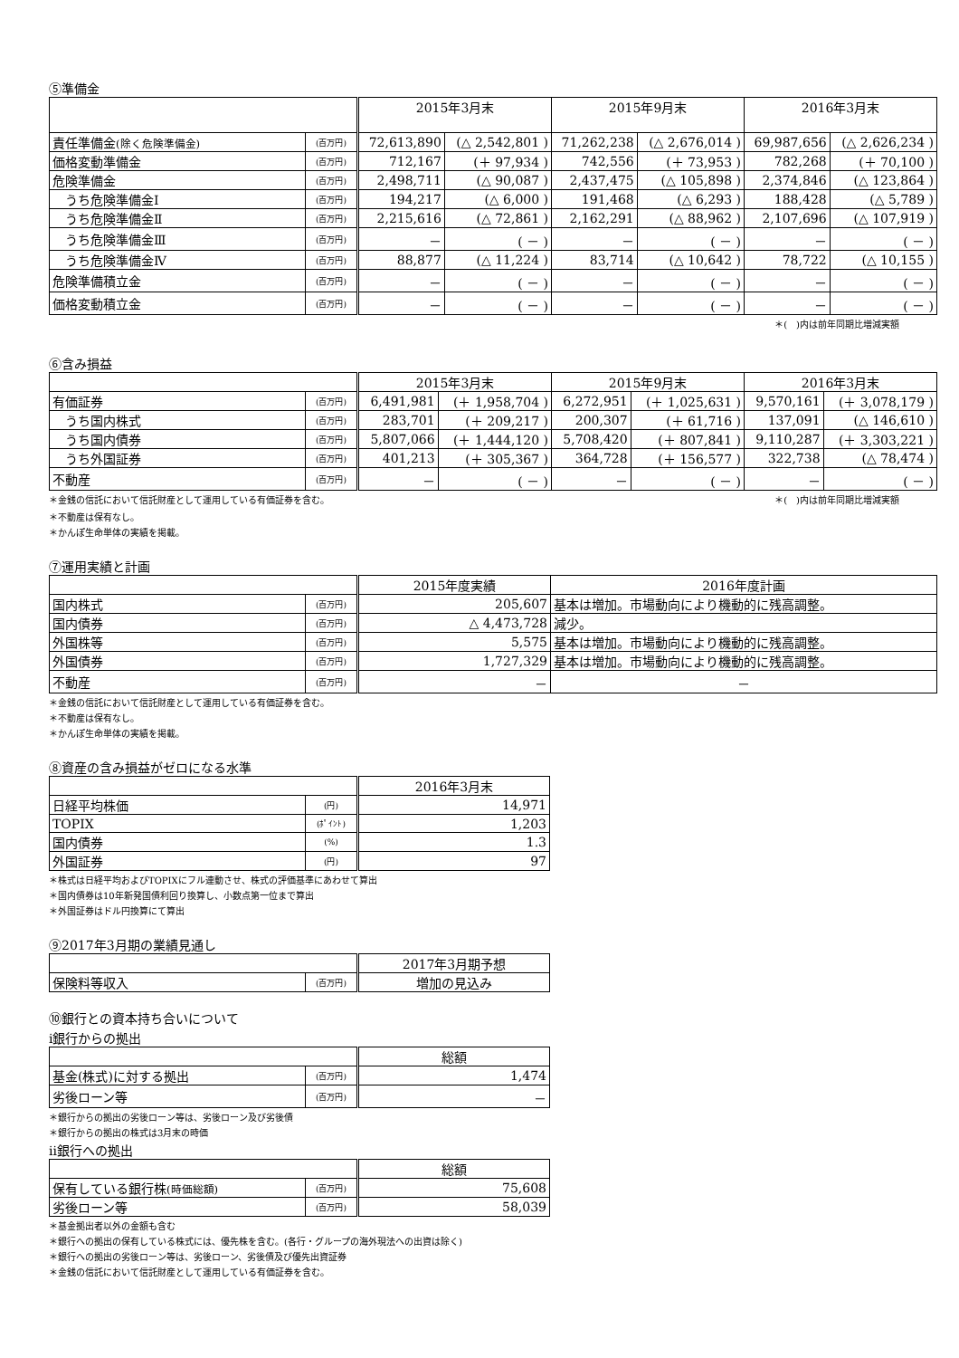⑤準備金
| | | 2015年3月末 | | 2015年9月末 | | 2016年3月末 | |
| --- | --- | --- | --- | --- | --- | --- | --- |
| 責任準備金 (除く危険準備金) | (百万円) | 72,613,890 | (△ 2,542,801 ) | 71,262,238 | (△ 2,676,014 ) | 69,987,656 | (△ 2,626,234 ) |
| 価格変動準備金 | (百万円) | 712,167 | (＋ 97,934 ) | 742,556 | (＋ 73,953 ) | 782,268 | (＋ 70,100 ) |
| 危険準備金 | (百万円) | 2,498,711 | (△ 90,087 ) | 2,437,475 | (△ 105,898 ) | 2,374,846 | (△ 123,864 ) |
| うち危険準備金Ⅰ | (百万円) | 194,217 | (△ 6,000 ) | 191,468 | (△ 6,293 ) | 188,428 | (△ 5,789 ) |
| うち危険準備金Ⅱ | (百万円) | 2,215,616 | (△ 72,861 ) | 2,162,291 | (△ 88,962 ) | 2,107,696 | (△ 107,919 ) |
| うち危険準備金Ⅲ | (百万円) | － | ( － ) | － | ( － ) | － | ( － ) |
| うち危険準備金Ⅳ | (百万円) | 88,877 | (△ 11,224 ) | 83,714 | (△ 10,642 ) | 78,722 | (△ 10,155 ) |
| 危険準備積立金 | (百万円) | － | ( － ) | － | ( － ) | － | ( － ) |
| 価格変動積立金 | (百万円) | － | ( － ) | － | ( － ) | － | ( － ) |
＊(　)内は前年同期比増減実額
⑥含み損益
| | | 2015年3月末 | | 2015年9月末 | | 2016年3月末 | |
| --- | --- | --- | --- | --- | --- | --- | --- |
| 有価証券 | (百万円) | 6,491,981 | (＋ 1,958,704 ) | 6,272,951 | (＋ 1,025,631 ) | 9,570,161 | (＋ 3,078,179 ) |
| うち国内株式 | (百万円) | 283,701 | (＋ 209,217 ) | 200,307 | (＋ 61,716 ) | 137,091 | (△ 146,610 ) |
| うち国内債券 | (百万円) | 5,807,066 | (＋ 1,444,120 ) | 5,708,420 | (＋ 807,841 ) | 9,110,287 | (＋ 3,303,221 ) |
| うち外国証券 | (百万円) | 401,213 | (＋ 305,367 ) | 364,728 | (＋ 156,577 ) | 322,738 | (△ 78,474 ) |
| 不動産 | (百万円) | － | ( － ) | － | ( － ) | － | ( － ) |
＊金銭の信託において信託財産として運用している有価証券を含む。
＊(　)内は前年同期比増減実額
＊不動産は保有なし。
＊かんぽ生命単体の実績を掲載。
⑦運用実績と計画
| | | 2015年度実績 | 2016年度計画 |
| --- | --- | --- | --- |
| 国内株式 | (百万円) | 205,607 | 基本は増加。市場動向により機動的に残高調整。 |
| 国内債券 | (百万円) | △ 4,473,728 | 減少。 |
| 外国株等 | (百万円) | 5,575 | 基本は増加。市場動向により機動的に残高調整。 |
| 外国債券 | (百万円) | 1,727,329 | 基本は増加。市場動向により機動的に残高調整。 |
| 不動産 | (百万円) | － | － |
＊金銭の信託において信託財産として運用している有価証券を含む。
＊不動産は保有なし。
＊かんぽ生命単体の実績を掲載。
⑧資産の含み損益がゼロになる水準
| | | 2016年3月末 |
| --- | --- | --- |
| 日経平均株価 | (円) | 14,971 |
| TOPIX | (ﾎﾟｲﾝﾄ) | 1,203 |
| 国内債券 | (%) | 1.3 |
| 外国証券 | (円) | 97 |
＊株式は日経平均およびTOPIXにフル連動させ、株式の評価基準にあわせて算出
＊国内債券は10年新発国債利回り換算し、小数点第一位まで算出
＊外国証券はドル円換算にて算出
⑨2017年3月期の業績見通し
| | | 2017年3月期予想 |
| --- | --- | --- |
| 保険料等収入 | (百万円) | 増加の見込み |
⑩銀行との資本持ち合いについて
ⅰ銀行からの拠出
| | | 総額 |
| --- | --- | --- |
| 基金(株式)に対する拠出 | (百万円) | 1,474 |
| 劣後ローン等 | (百万円) | － |
＊銀行からの拠出の劣後ローン等は、劣後ローン及び劣後債
＊銀行からの拠出の株式は3月末の時価
ⅱ銀行への拠出
| | | 総額 |
| --- | --- | --- |
| 保有している銀行株 (時価総額) | (百万円) | 75,608 |
| 劣後ローン等 | (百万円) | 58,039 |
＊基金拠出者以外の金額も含む
＊銀行への拠出の保有している株式には、優先株を含む。(各行・グループの海外現法への出資は除く)
＊銀行への拠出の劣後ローン等は、劣後ローン、劣後債及び優先出資証券
＊金銭の信託において信託財産として運用している有価証券を含む。